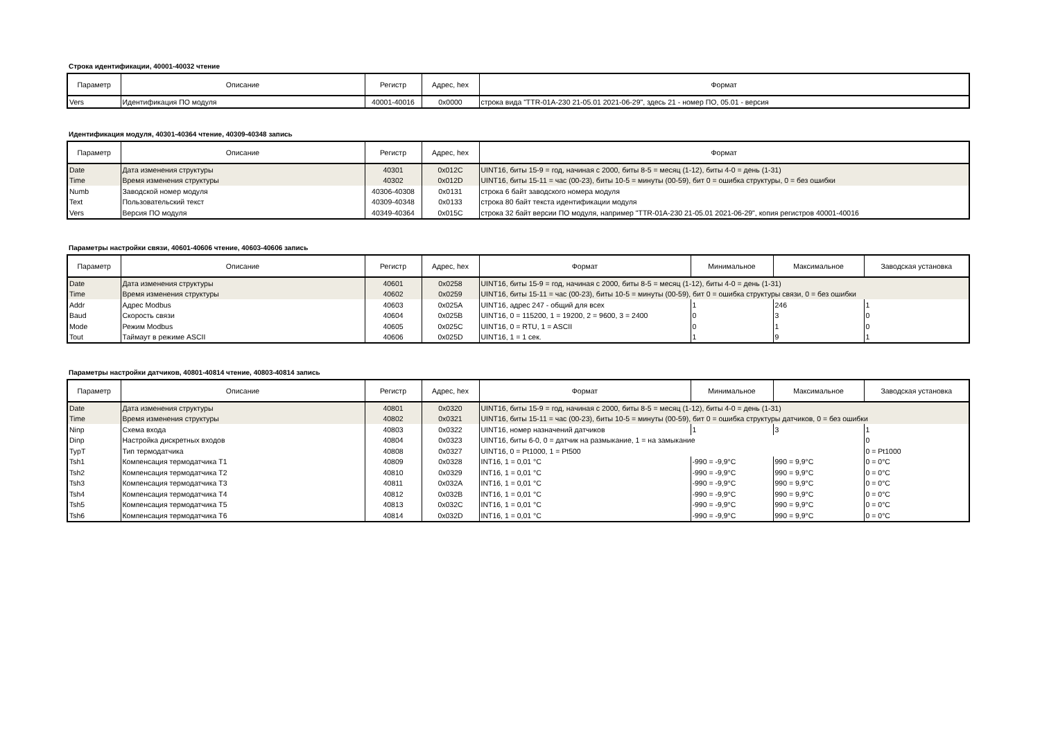Строка идентификации, 40001-40032 чтение
| Параметр | Описание | Регистр | Адрес, hex | Формат |
| --- | --- | --- | --- | --- |
| Vers | Идентификация ПО модуля | 40001-40016 | 0x0000 | строка вида "TTR-01A-230 21-05.01 2021-06-29", здесь 21 - номер ПО, 05.01 - версия |
Идентификация модуля, 40301-40364 чтение, 40309-40348 запись
| Параметр | Описание | Регистр | Адрес, hex | Формат |
| --- | --- | --- | --- | --- |
| Date | Дата изменения структуры | 40301 | 0x012C | UINT16, биты 15-9 = год, начиная с 2000, биты 8-5 = месяц (1-12), биты 4-0 = день (1-31) |
| Time | Время изменения структуры | 40302 | 0x012D | UINT16, биты 15-11 = час (00-23), биты 10-5 = минуты (00-59), бит 0 = ошибка структуры, 0 = без ошибки |
| Numb | Заводской номер модуля | 40306-40308 | 0x0131 | строка 6 байт заводского номера модуля |
| Text | Пользовательский текст | 40309-40348 | 0x0133 | строка 80 байт текста идентификации модуля |
| Vers | Версия ПО модуля | 40349-40364 | 0x015C | строка 32 байт версии ПО модуля, например "TTR-01A-230 21-05.01 2021-06-29", копия регистров 40001-40016 |
Параметры настройки связи, 40601-40606 чтение, 40603-40606 запись
| Параметр | Описание | Регистр | Адрес, hex | Формат | Минимальное | Максимальное | Заводская установка |
| --- | --- | --- | --- | --- | --- | --- | --- |
| Date | Дата изменения структуры | 40601 | 0x0258 | UINT16, биты 15-9 = год, начиная с 2000, биты 8-5 = месяц (1-12), биты 4-0 = день (1-31) | | | |
| Time | Время изменения структуры | 40602 | 0x0259 | UINT16, биты 15-11 = час (00-23), биты 10-5 = минуты (00-59), бит 0 = ошибка структуры связи, 0 = без ошибки | | | |
| Addr | Адрес Modbus | 40603 | 0x025A | UINT16, адрес 247 - общий для всех | 1 | 246 | 1 |
| Baud | Скорость связи | 40604 | 0x025B | UINT16, 0 = 115200, 1 = 19200, 2 = 9600, 3 = 2400 | 0 | 3 | 0 |
| Mode | Режим Modbus | 40605 | 0x025C | UINT16, 0 = RTU, 1 = ASCII | 0 | 1 | 0 |
| Tout | Таймаут в режиме ASCII | 40606 | 0x025D | UINT16, 1 = 1 сек. | 1 | 9 | 1 |
Параметры настройки датчиков, 40801-40814 чтение, 40803-40814 запись
| Параметр | Описание | Регистр | Адрес, hex | Формат | Минимальное | Максимальное | Заводская установка |
| --- | --- | --- | --- | --- | --- | --- | --- |
| Date | Дата изменения структуры | 40801 | 0x0320 | UINT16, биты 15-9 = год, начиная с 2000, биты 8-5 = месяц (1-12), биты 4-0 = день (1-31) | | | |
| Time | Время изменения структуры | 40802 | 0x0321 | UINT16, биты 15-11 = час (00-23), биты 10-5 = минуты (00-59), бит 0 = ошибка структуры датчиков, 0 = без ошибки | | | |
| Ninp | Схема входа | 40803 | 0x0322 | UINT16, номер назначений датчиков | 1 | 3 | 1 |
| Dinp | Настройка дискретных входов | 40804 | 0x0323 | UINT16, биты 6-0, 0 = датчик на размыкание, 1 = на замыкание | | | 0 |
| TypT | Тип термодатчика | 40808 | 0x0327 | UINT16, 0 = Pt1000, 1 = Pt500 | | | 0 = Pt1000 |
| Tsh1 | Компенсация термодатчика T1 | 40809 | 0x0328 | INT16, 1 = 0,01 °C | -990 = -9,9°C | 990 = 9,9°C | 0 = 0°C |
| Tsh2 | Компенсация термодатчика T2 | 40810 | 0x0329 | INT16, 1 = 0,01 °C | -990 = -9,9°C | 990 = 9,9°C | 0 = 0°C |
| Tsh3 | Компенсация термодатчика T3 | 40811 | 0x032A | INT16, 1 = 0,01 °C | -990 = -9,9°C | 990 = 9,9°C | 0 = 0°C |
| Tsh4 | Компенсация термодатчика T4 | 40812 | 0x032B | INT16, 1 = 0,01 °C | -990 = -9,9°C | 990 = 9,9°C | 0 = 0°C |
| Tsh5 | Компенсация термодатчика T5 | 40813 | 0x032C | INT16, 1 = 0,01 °C | -990 = -9,9°C | 990 = 9,9°C | 0 = 0°C |
| Tsh6 | Компенсация термодатчика T6 | 40814 | 0x032D | INT16, 1 = 0,01 °C | -990 = -9,9°C | 990 = 9,9°C | 0 = 0°C |